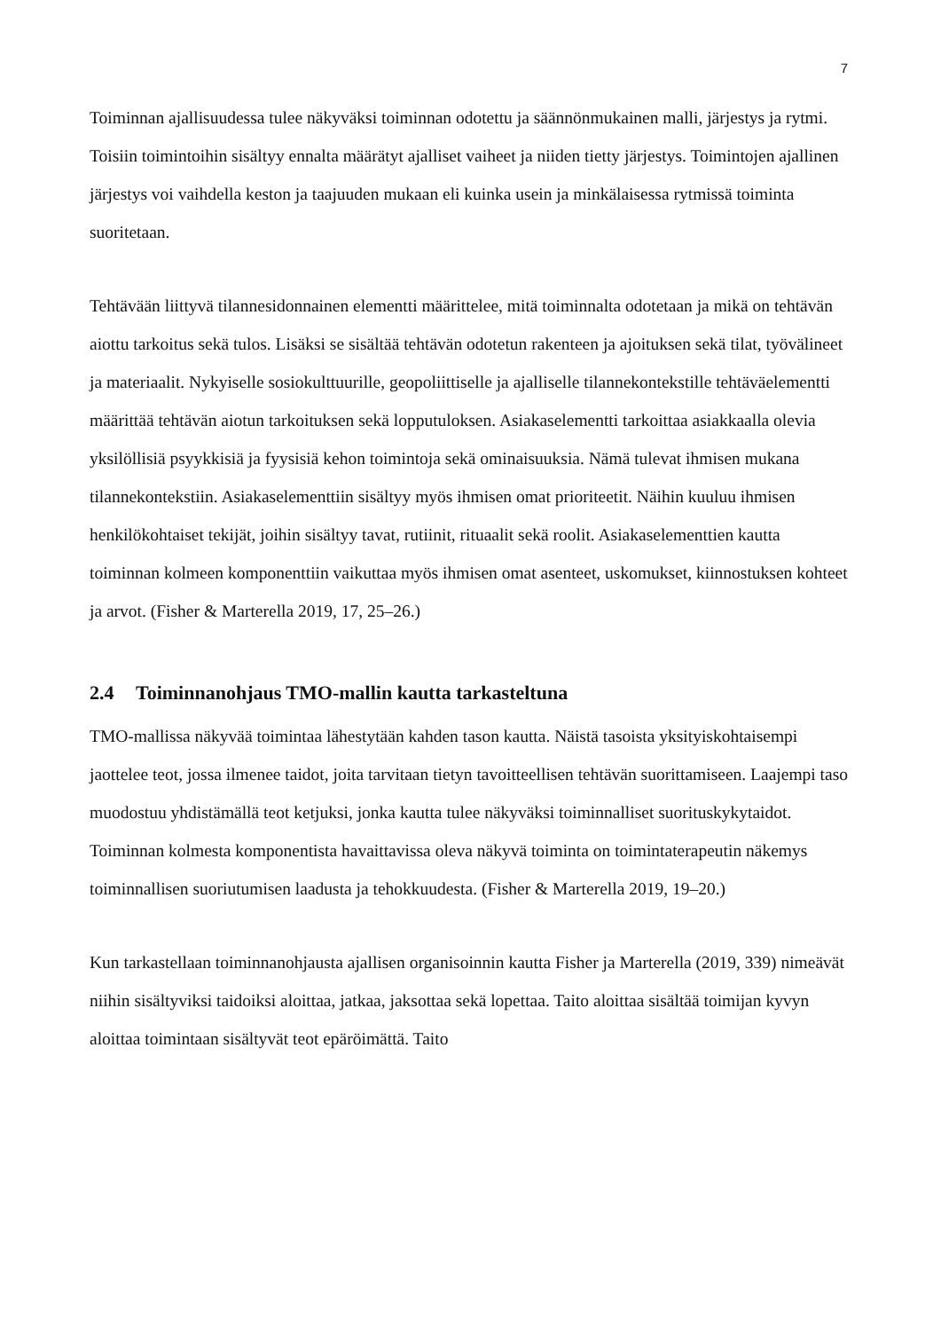7
Toiminnan ajallisuudessa tulee näkyväksi toiminnan odotettu ja säännönmukainen malli, järjestys ja rytmi. Toisiin toimintoihin sisältyy ennalta määrätyt ajalliset vaiheet ja niiden tietty järjestys. Toimintojen ajallinen järjestys voi vaihdella keston ja taajuuden mukaan eli kuinka usein ja minkälaisessa rytmissä toiminta suoritetaan.
Tehtävään liittyvä tilannesidonnainen elementti määrittelee, mitä toiminnalta odotetaan ja mikä on tehtävän aiottu tarkoitus sekä tulos. Lisäksi se sisältää tehtävän odotetun rakenteen ja ajoituksen sekä tilat, työvälineet ja materiaalit. Nykyiselle sosiokulttuurille, geopoliittiselle ja ajalliselle tilannekontekstille tehtäväelementti määrittää tehtävän aiotun tarkoituksen sekä lopputuloksen. Asiakaselementti tarkoittaa asiakkaalla olevia yksilöllisiä psyykkisiä ja fyysisiä kehon toimintoja sekä ominaisuuksia. Nämä tulevat ihmisen mukana tilannekontekstiin. Asiakaselementtiin sisältyy myös ihmisen omat prioriteetit. Näihin kuuluu ihmisen henkilökohtaiset tekijät, joihin sisältyy tavat, rutiinit, rituaalit sekä roolit. Asiakaselementtien kautta toiminnan kolmeen komponenttiin vaikuttaa myös ihmisen omat asenteet, uskomukset, kiinnostuksen kohteet ja arvot. (Fisher & Marterella 2019, 17, 25–26.)
2.4 Toiminnanohjaus TMO-mallin kautta tarkasteltuna
TMO-mallissa näkyvää toimintaa lähestytään kahden tason kautta. Näistä tasoista yksityiskohtaisempi jaottelee teot, jossa ilmenee taidot, joita tarvitaan tietyn tavoitteellisen tehtävän suorittamiseen. Laajempi taso muodostuu yhdistämällä teot ketjuksi, jonka kautta tulee näkyväksi toiminnalliset suorituskykytaidot. Toiminnan kolmesta komponentista havaittavissa oleva näkyvä toiminta on toimintaterapeutin näkemys toiminnallisen suoriutumisen laadusta ja tehokkuudesta. (Fisher & Marterella 2019, 19–20.)
Kun tarkastellaan toiminnanohjausta ajallisen organisoinnin kautta Fisher ja Marterella (2019, 339) nimeävät niihin sisältyviksi taidoiksi aloittaa, jatkaa, jaksottaa sekä lopettaa. Taito aloittaa sisältää toimijan kyvyn aloittaa toimintaan sisältyvät teot epäröimättä. Taito